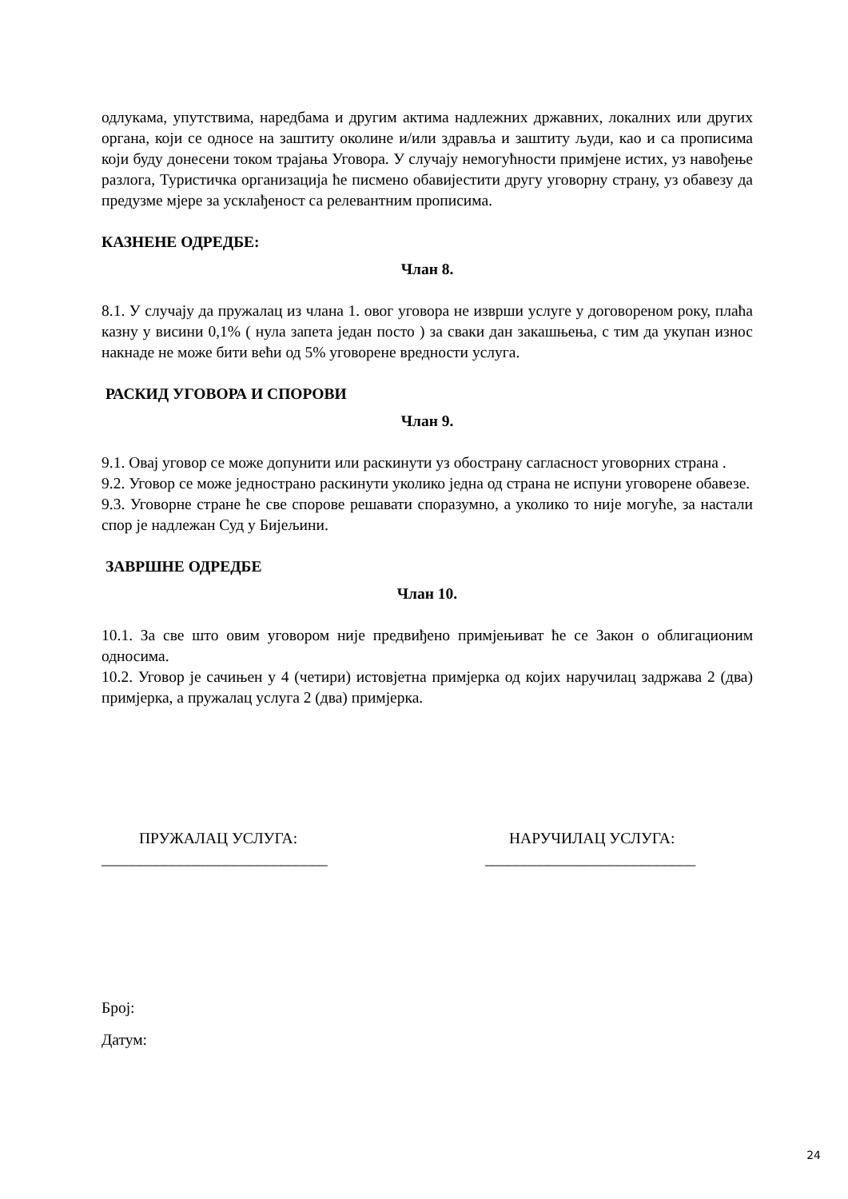одлукама, упутствима, наредбама и другим актима надлежних државних, локалних или других органа, који се односе на заштиту околине и/или здравља и заштиту људи, као и са прописима који буду донесени током трајања Уговора. У случају немогућности примјене истих, уз навођење разлога, Туристичка организација ће писмено обавијестити другу уговорну страну, уз обавезу да предузме мјере за усклађеност са релевантним прописима.
КАЗНЕНЕ ОДРЕДБЕ:
Члан 8.
8.1. У случају да пружалац из члана 1. овог уговора не изврши услуге у договореном року, плаћа казну у висини 0,1% ( нула запета један посто ) за сваки дан закашњења, с тим да укупан износ накнаде не може бити већи од 5% уговорене вредности услуга.
РАСКИД УГОВОРА И СПОРОВИ
Члан 9.
9.1. Овај уговор се може допунити или раскинути уз обострану сагласност уговорних страна .
9.2. Уговор се може једнострано раскинути уколико једна од страна не испуни уговорене обавезе.
9.3. Уговорне стране ће све спорове решавати споразумно, а уколико то није могуће, за настали спор је надлежан Суд у Бијељини.
ЗАВРШНЕ ОДРЕДБЕ
Члан 10.
10.1. За све што овим уговором није предвиђено примјењиват ће се Закон о облигационим односима.
10.2. Уговор је сачињен у 4 (четири) истовјетна примјерка од којих наручилац задржава 2 (два) примјерка, а пружалац услуга 2 (два) примјерка.
ПРУЖАЛАЦ УСЛУГА:
_____________________________
НАРУЧИЛАЦ УСЛУГА:
___________________________
Број:
Датум:
24